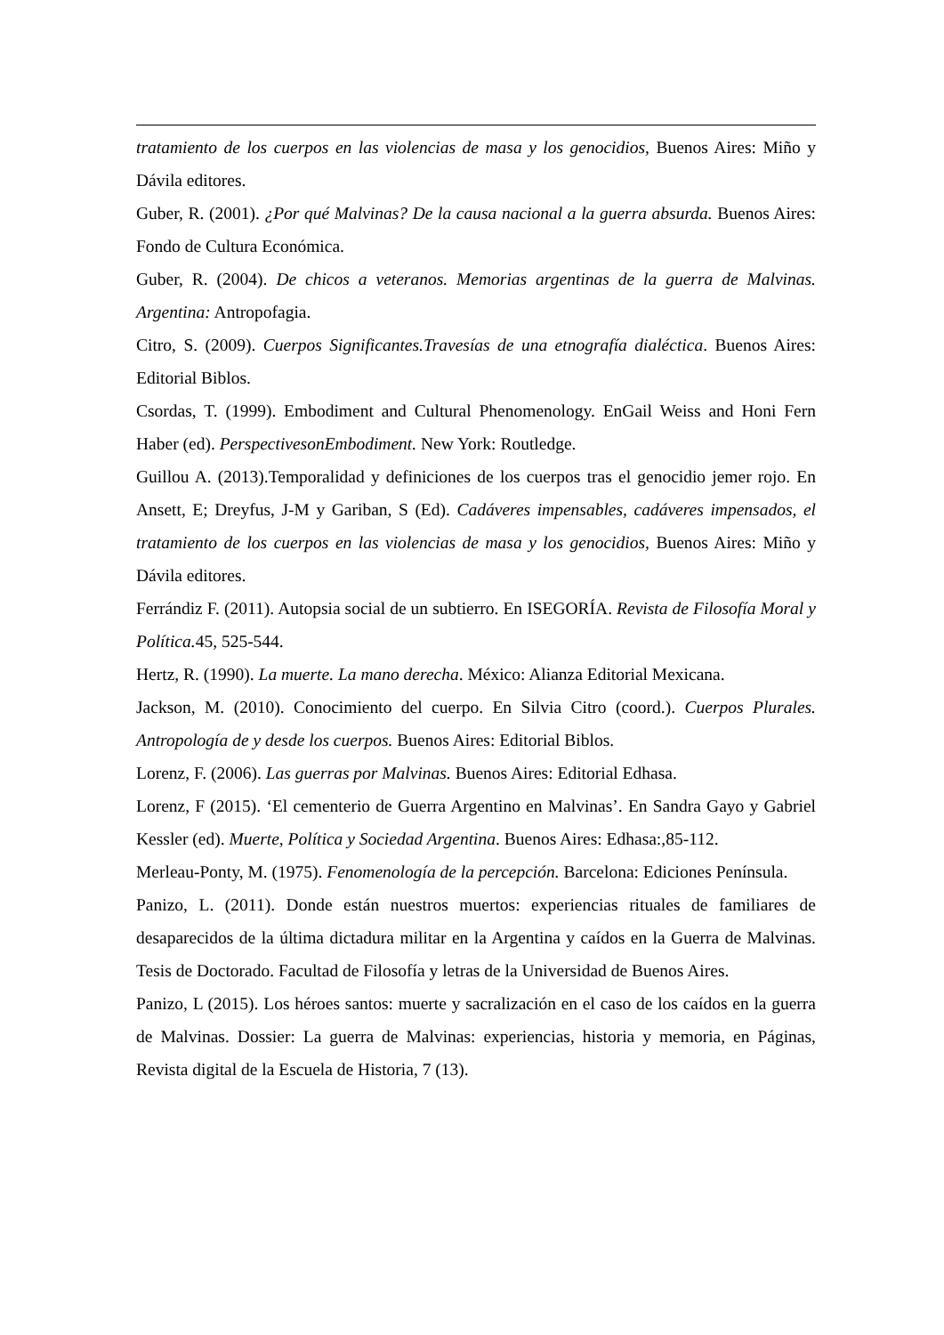tratamiento de los cuerpos en las violencias de masa y los genocidios, Buenos Aires: Miño y Dávila editores.
Guber, R. (2001). ¿Por qué Malvinas? De la causa nacional a la guerra absurda. Buenos Aires: Fondo de Cultura Económica.
Guber, R. (2004). De chicos a veteranos. Memorias argentinas de la guerra de Malvinas. Argentina: Antropofagia.
Citro, S. (2009). Cuerpos Significantes.Travesías de una etnografía dialéctica. Buenos Aires: Editorial Biblos.
Csordas, T. (1999). Embodiment and Cultural Phenomenology. EnGail Weiss and Honi Fern Haber (ed). PerspectivesonEmbodiment. New York: Routledge.
Guillou A. (2013).Temporalidad y definiciones de los cuerpos tras el genocidio jemer rojo. En Ansett, E; Dreyfus, J-M y Gariban, S (Ed). Cadáveres impensables, cadáveres impensados, el tratamiento de los cuerpos en las violencias de masa y los genocidios, Buenos Aires: Miño y Dávila editores.
Ferrándiz F. (2011). Autopsia social de un subtierro. En ISEGORÍA. Revista de Filosofía Moral y Política. 45, 525-544.
Hertz, R. (1990). La muerte. La mano derecha. México: Alianza Editorial Mexicana.
Jackson, M. (2010). Conocimiento del cuerpo. En Silvia Citro (coord.). Cuerpos Plurales. Antropología de y desde los cuerpos. Buenos Aires: Editorial Biblos.
Lorenz, F. (2006). Las guerras por Malvinas. Buenos Aires: Editorial Edhasa.
Lorenz, F (2015). ‘El cementerio de Guerra Argentino en Malvinas’. En Sandra Gayo y Gabriel Kessler (ed). Muerte, Política y Sociedad Argentina. Buenos Aires: Edhasa:,85-112.
Merleau-Ponty, M. (1975). Fenomenología de la percepción. Barcelona: Ediciones Península.
Panizo, L. (2011). Donde están nuestros muertos: experiencias rituales de familiares de desaparecidos de la última dictadura militar en la Argentina y caídos en la Guerra de Malvinas. Tesis de Doctorado. Facultad de Filosofía y letras de la Universidad de Buenos Aires.
Panizo, L (2015). Los héroes santos: muerte y sacralización en el caso de los caídos en la guerra de Malvinas. Dossier: La guerra de Malvinas: experiencias, historia y memoria, en Páginas, Revista digital de la Escuela de Historia, 7 (13).